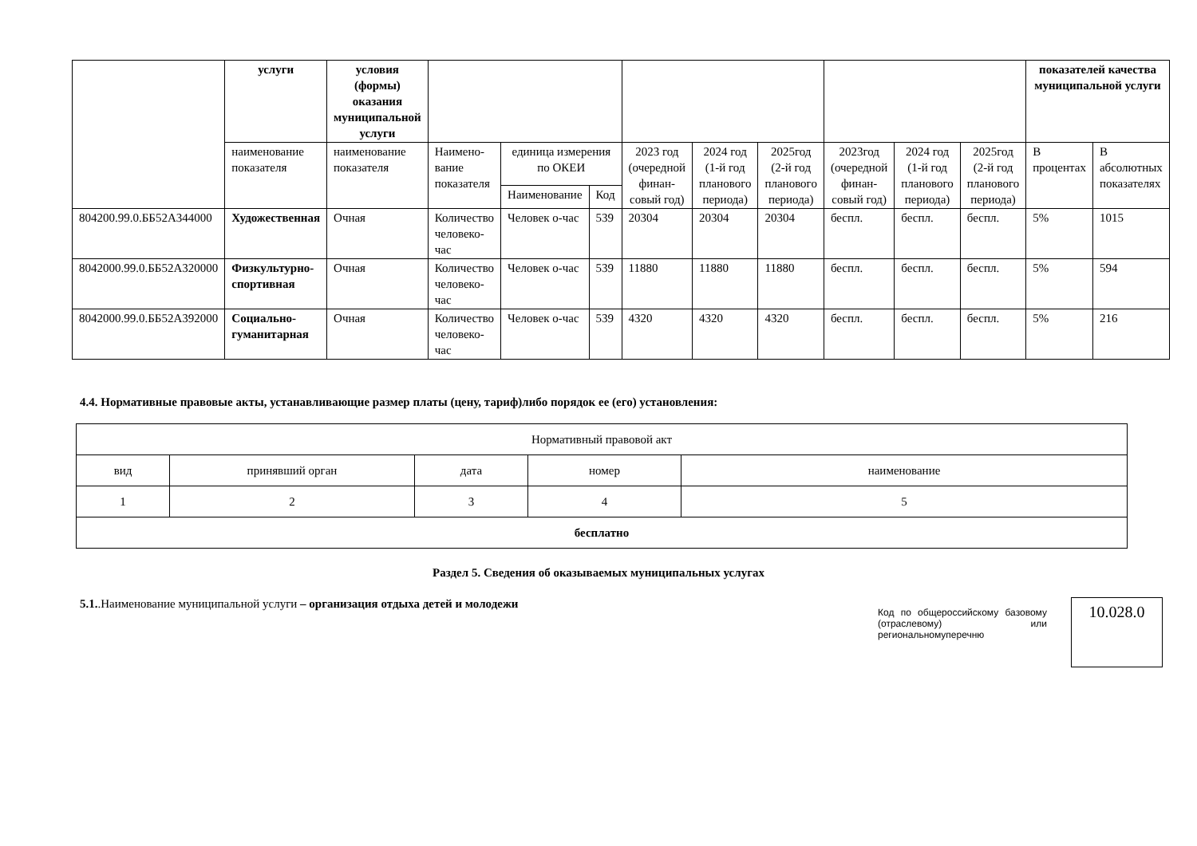| | услуги | условия (формы) оказания муниципальной услуги | | | | | | | | | | показателей качества муниципальной услуги | |
| | наименование показателя | наименование показателя | Наимено-вание показателя | единица измерения по ОКЕИ | | 2023 год (очередной финан-совый год) | 2024 год (1-й год планового периода) | 2025год (2-й год планового периода) | 2023год (очередной финан-совый год) | 2024 год (1-й год планового периода) | 2025год (2-й год планового периода) | В процентах | В абсолютных показателях |
| | | | | Наименование | Код | | | | | | | | |
| 804200.99.0.ББ52А344000 | Художественная | Очная | Количество человеко-час | Человек о-час | 539 | 20304 | 20304 | 20304 | беспл. | беспл. | беспл. | 5% | 1015 |
| 8042000.99.0.ББ52А320000 | Физкультурно-спортивная | Очная | Количество человеко-час | Человек о-час | 539 | 11880 | 11880 | 11880 | беспл. | беспл. | беспл. | 5% | 594 |
| 8042000.99.0.ББ52А392000 | Социально-гуманитарная | Очная | Количество человеко-час | Человек о-час | 539 | 4320 | 4320 | 4320 | беспл. | беспл. | беспл. | 5% | 216 |
4.4. Нормативные правовые акты, устанавливающие размер платы (цену, тариф)либо порядок ее (его) установления:
| Нормативный правовой акт | | | | |
| вид | принявший орган | дата | номер | наименование |
| 1 | 2 | 3 | 4 | 5 |
| бесплатно | | | | |
Раздел 5. Сведения об оказываемых муниципальных услугах
5.1..Наименование муниципальной услуги – организация отдыха детей и молодежи
Код по общероссийскому базовому (отраслевому) или региональномуперечню
10.028.0